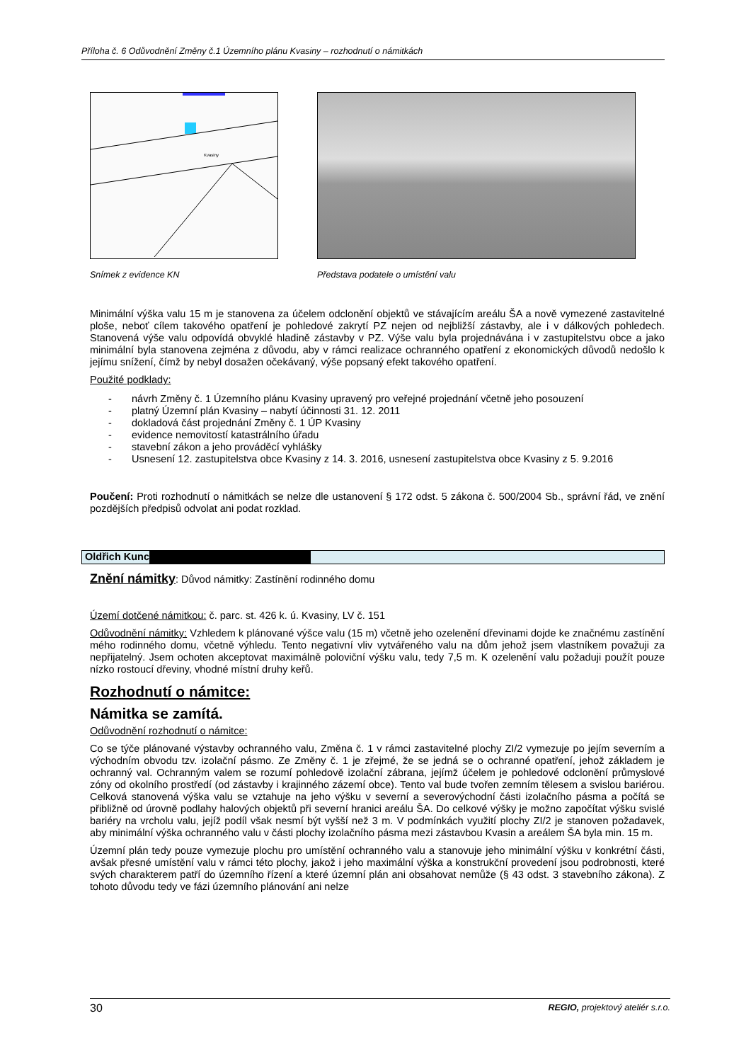Příloha č. 6 Odůvodnění Změny č.1 Územního plánu Kvasiny – rozhodnutí o námitkách
Kvasiny
Snímek z evidence KN
Představa podatele o umístění valu
Minimální výška valu 15 m je stanovena za účelem odclonění objektů ve stávajícím areálu ŠA a nově vymezené zastavitelné ploše, neboť cílem takového opatření je pohledové zakrytí PZ nejen od nejbližší zástavby, ale i v dálkových pohledech. Stanovená výše valu odpovídá obvyklé hladině zástavby v PZ. Výše valu byla projednávána i v zastupitelstvu obce a jako minimální byla stanovena zejména z důvodu, aby v rámci realizace ochranného opatření z ekonomických důvodů nedošlo k jejímu snížení, čímž by nebyl dosažen očekávaný, výše popsaný efekt takového opatření.
Použité podklady:
- návrh Změny č. 1 Územního plánu Kvasiny upravený pro veřejné projednání včetně jeho posouzení
- platný Územní plán Kvasiny – nabytí účinnosti 31. 12. 2011
- dokladová část projednání Změny č. 1 ÚP Kvasiny
- evidence nemovitostí katastrálního úřadu
- stavební zákon a jeho prováděcí vyhlášky
- Usnesení 12. zastupitelstva obce Kvasiny z 14. 3. 2016, usnesení zastupitelstva obce Kvasiny z 5. 9.2016
Poučení: Proti rozhodnutí o námitkách se nelze dle ustanovení § 172 odst. 5 zákona č. 500/2004 Sb., správní řád, ve znění pozdějších předpisů odvolat ani podat rozklad.
Oldřich Kunc
Znění námitky: Důvod námitky: Zastínění rodinného domu
Území dotčené námitkou: č. parc. st. 426 k. ú. Kvasiny, LV č. 151
Odůvodnění námitky: Vzhledem k plánované výšce valu (15 m) včetně jeho ozelenění dřevinami dojde ke značnému zastínění mého rodinného domu, včetně výhledu. Tento negativní vliv vytvářeného valu na dům jehož jsem vlastníkem považuji za nepřijatelný. Jsem ochoten akceptovat maximálně poloviční výšku valu, tedy 7,5 m. K ozelenění valu požaduji použít pouze nízko rostoucí dřeviny, vhodné místní druhy keřů.
Rozhodnutí o námitce:
Námitka se zamítá.
Odůvodnění rozhodnutí o námitce:
Co se týče plánované výstavby ochranného valu, Změna č. 1 v rámci zastavitelné plochy ZI/2 vymezuje po jejím severním a východním obvodu tzv. izolační pásmo. Ze Změny č. 1 je zřejmé, že se jedná se o ochranné opatření, jehož základem je ochranný val. Ochranným valem se rozumí pohledově izolační zábrana, jejímž účelem je pohledové odclonění průmyslové zóny od okolního prostředí (od zástavby i krajinného zázemí obce). Tento val bude tvořen zemním tělesem a svislou bariérou. Celková stanovená výška valu se vztahuje na jeho výšku v severní a severovýchodní části izolačního pásma a počítá se přibližně od úrovně podlahy halových objektů při severní hranici areálu ŠA. Do celkové výšky je možno započítat výšku svislé bariéry na vrcholu valu, jejíž podíl však nesmí být vyšší než 3 m. V podmínkách využití plochy ZI/2 je stanoven požadavek, aby minimální výška ochranného valu v části plochy izolačního pásma mezi zástavbou Kvasin a areálem ŠA byla min. 15 m.
Územní plán tedy pouze vymezuje plochu pro umístění ochranného valu a stanovuje jeho minimální výšku v konkrétní části, avšak přesné umístění valu v rámci této plochy, jakož i jeho maximální výška a konstrukční provedení jsou podrobnosti, které svých charakterem patří do územního řízení a které územní plán ani obsahovat nemůže (§ 43 odst. 3 stavebního zákona). Z tohoto důvodu tedy ve fázi územního plánování ani nelze
30 REGIO, projektový ateliér s.r.o.